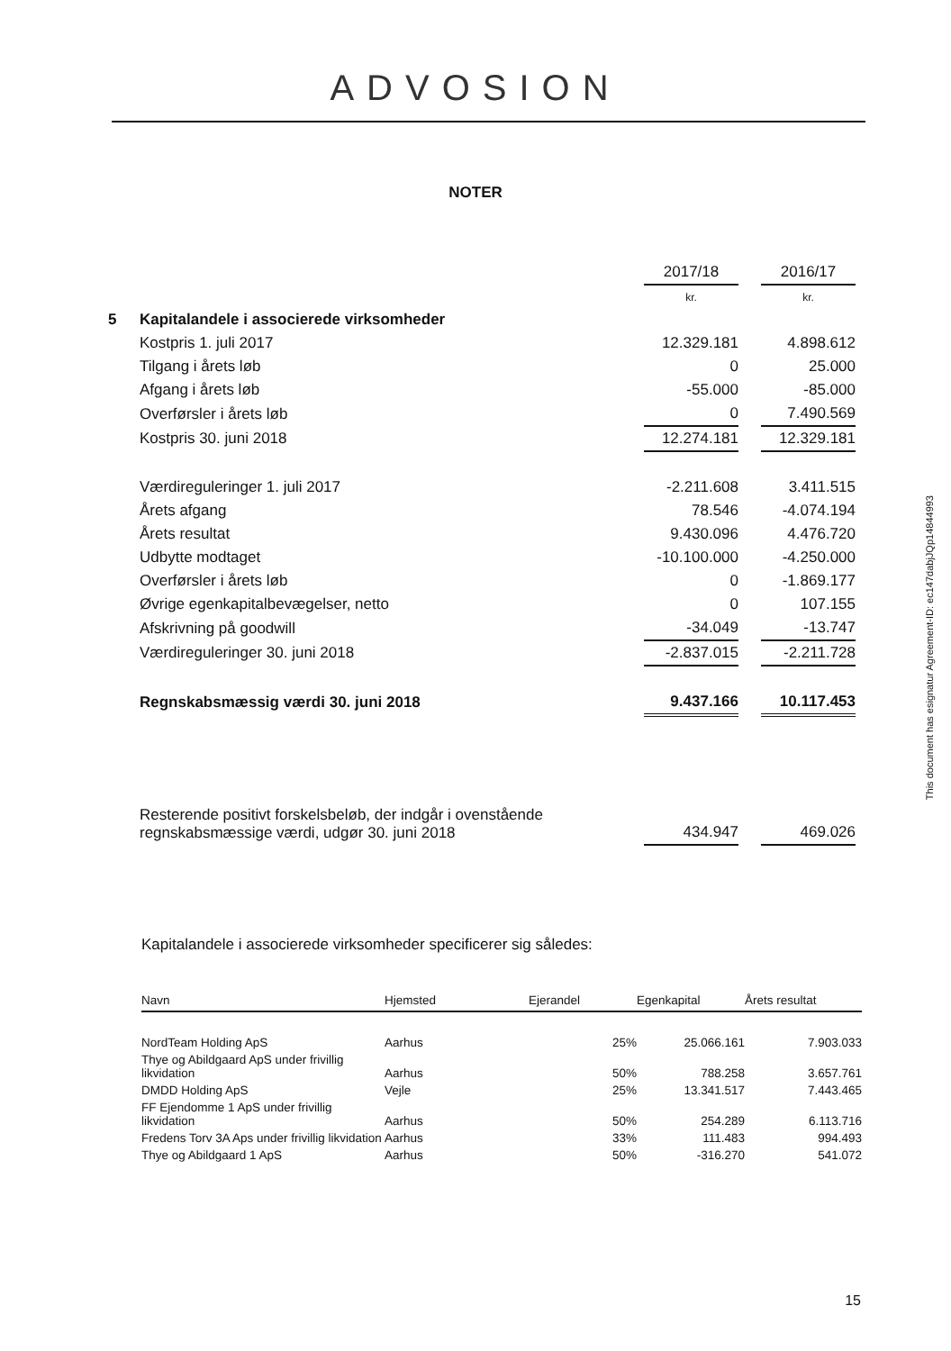ADVOSION
NOTER
| | | 2017/18 | | 2016/17 |
| | | kr. | | kr. |
| 5 | Kapitalandele i associerede virksomheder | | | |
| | Kostpris 1. juli 2017 | 12.329.181 | | 4.898.612 |
| | Tilgang i årets løb | 0 | | 25.000 |
| | Afgang i årets løb | -55.000 | | -85.000 |
| | Overførsler i årets løb | 0 | | 7.490.569 |
| | Kostpris 30. juni 2018 | 12.274.181 | | 12.329.181 |
| | Værdireguleringer 1. juli 2017 | -2.211.608 | | 3.411.515 |
| | Årets afgang | 78.546 | | -4.074.194 |
| | Årets resultat | 9.430.096 | | 4.476.720 |
| | Udbytte modtaget | -10.100.000 | | -4.250.000 |
| | Overførsler i årets løb | 0 | | -1.869.177 |
| | Øvrige egenkapitalbevægelser, netto | 0 | | 107.155 |
| | Afskrivning på goodwill | -34.049 | | -13.747 |
| | Værdireguleringer 30. juni 2018 | -2.837.015 | | -2.211.728 |
| | Regnskabsmæssig værdi 30. juni 2018 | 9.437.166 | | 10.117.453 |
| | Resterende positivt forskelsbeløb, der indgår i ovenstående regnskabsmæssige værdi, udgør 30. juni 2018 | 434.947 | | 469.026 |
Kapitalandele i associerede virksomheder specificerer sig således:
| Navn | Hjemsted | Ejerandel | Egenkapital | Årets resultat |
| --- | --- | --- | --- | --- |
| NordTeam Holding ApS | Aarhus | 25% | 25.066.161 | 7.903.033 |
| Thye og Abildgaard ApS under frivillig likvidation | Aarhus | 50% | 788.258 | 3.657.761 |
| DMDD Holding ApS | Vejle | 25% | 13.341.517 | 7.443.465 |
| FF Ejendomme 1 ApS under frivillig likvidation | Aarhus | 50% | 254.289 | 6.113.716 |
| Fredens Torv 3A Aps under frivillig likvidation | Aarhus | 33% | 111.483 | 994.493 |
| Thye og Abildgaard 1 ApS | Aarhus | 50% | -316.270 | 541.072 |
This document has esignatur Agreement-ID: ec147dabjJQp14844993
15